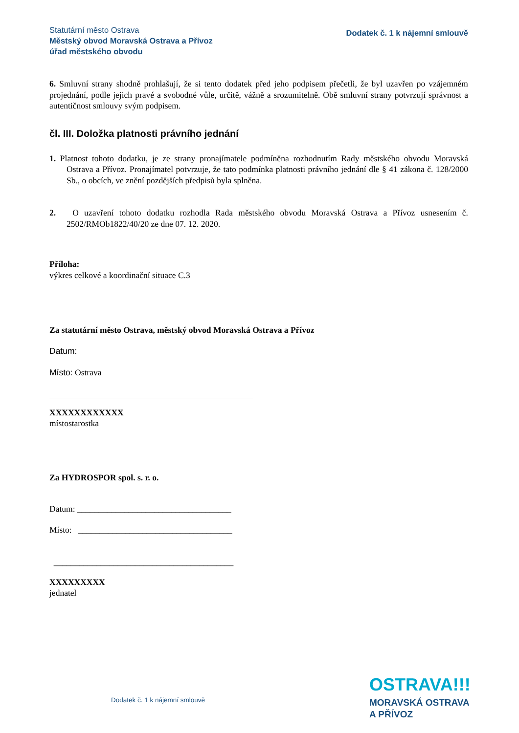Statutární město Ostrava
Městský obvod Moravská Ostrava a Přívoz
úřad městského obvodu
Dodatek č. 1 k nájemní smlouvě
6. Smluvní strany shodně prohlašují, že si tento dodatek před jeho podpisem přečetli, že byl uzavřen po vzájemném projednání, podle jejich pravé a svobodné vůle, určitě, vážně a srozumitelně. Obě smluvní strany potvrzují správnost a autentičnost smlouvy svým podpisem.
čl. III. Doložka platnosti právního jednání
1. Platnost tohoto dodatku, je ze strany pronajímatele podmíněna rozhodnutím Rady městského obvodu Moravská Ostrava a Přívoz. Pronajímatel potvrzuje, že tato podmínka platnosti právního jednání dle § 41 zákona č. 128/2000 Sb., o obcích, ve znění pozdějších předpisů byla splněna.
2. O uzavření tohoto dodatku rozhodla Rada městského obvodu Moravská Ostrava a Přívoz usnesením č. 2502/RMOb1822/40/20 ze dne 07. 12. 2020.
Příloha:
výkres celkové a koordinační situace C.3
Za statutární město Ostrava, městský obvod Moravská Ostrava a Přívoz
Datum:
Místo: Ostrava
XXXXXXXXXXXX
místostarostka
Za HYDROSPOR spol. s. r. o.
Datum: ____________________________________
Místo: ____________________________________
__________________________________________
XXXXXXXXX
jednatel
Dodatek č. 1 k nájemní smlouvě
OSTRAVA!!!
MORAVSKÁ OSTRAVA
A PŘÍVOZ